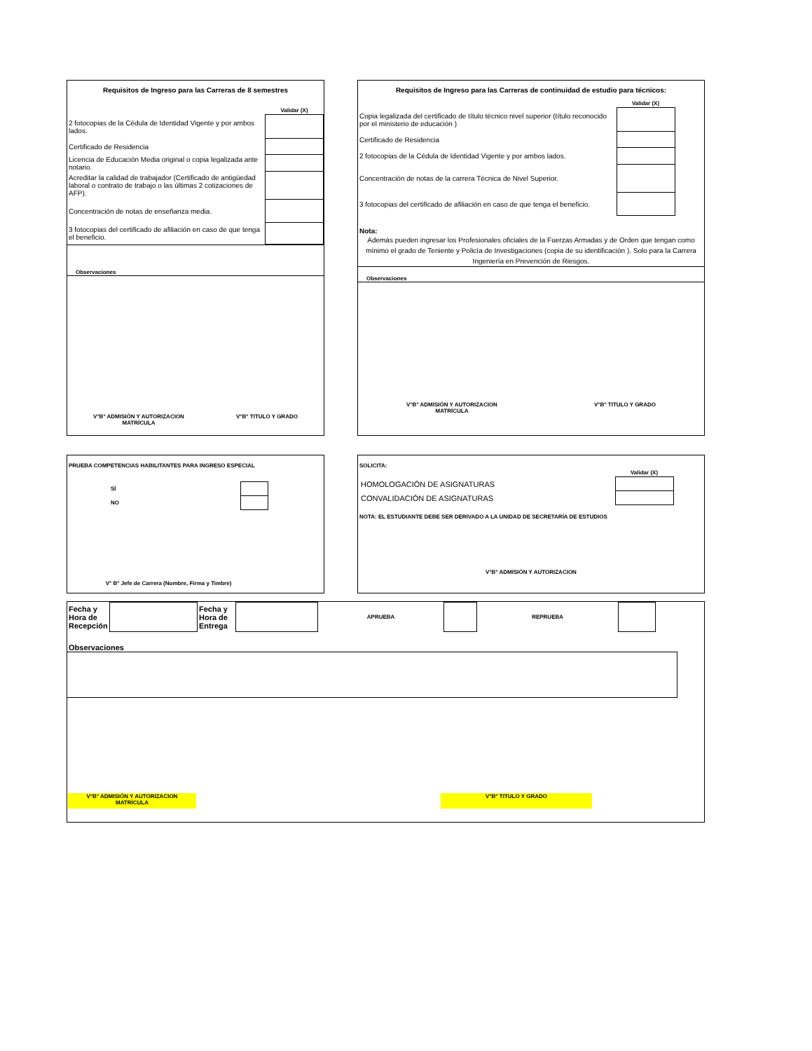Requisitos de Ingreso para las Carreras de 8 semestres
| | Validar (X) |
| 2 fotocopias de la Cédula de Identidad Vigente y por ambos lados. | |
| Certificado de Residencia | |
| Licencia de Educación Media original o copia legalizada ante notario. | |
| Acreditar la calidad de trabajador (Certificado de antigüedad laboral o contrato de trabajo o las últimas 2 cotizaciones de AFP). | |
| Concentración de notas de enseñanza media. | |
| 3 fotocopias del certificado de afiliación en caso de que tenga el beneficio. | |
Observaciones
V°B° ADMISIÓN Y AUTORIZACION
MATRÍCULA V°B° TITULO Y GRADO
Requisitos de Ingreso para las Carreras de continuidad de estudio para técnicos:
| | Validar (X) | |
| Copia legalizada del certificado de título técnico nivel superior (título reconocido por el ministerio de educación ) | | |
| Certificado de Residencia | | |
| 2 fotocopias de la Cédula de Identidad Vigente y por ambos lados. | | |
| Concentración de notas de la carrera Técnica de Nivel Superior. | | |
| 3 fotocopias del certificado de afiliación en caso de que tenga el beneficio. | | |
Nota:
Además pueden ingresar los Profesionales oficiales de la Fuerzas Armadas y de Orden que tengan como mínimo el grado de Teniente y Policía de Investigaciones (copia de su identificación ). Solo para la Carrera Ingeniería en Prevención de Riesgos.
Observaciones
V°B° ADMISIÓN Y AUTORIZACION
MATRÍCULA V°B° TITULO Y GRADO
PRUEBA COMPETENCIAS HABILITANTES PARA INGRESO ESPECIAL
| SÍ | |
| NO | |
V° B° Jefe de Carrera (Nombre, Firma y Timbre)
SOLICITA:
| | Validar (X) | |
| HOMOLOGACIÓN DE ASIGNATURAS | | |
| CONVALIDACIÓN DE ASIGNATURAS | | |
NOTA: EL ESTUDIANTE DEBE SER DERIVADO A LA UNIDAD DE SECRETARÍA DE ESTUDIOS
V°B° ADMISIÓN Y AUTORIZACION
| Fecha y Hora de Recepción | | Fecha y Hora de Entrega | | APRUEBA | | REPRUEBA | |
Observaciones
V°B° ADMISIÓN Y AUTORIZACION
MATRÍCULA V°B° TITULO Y GRADO